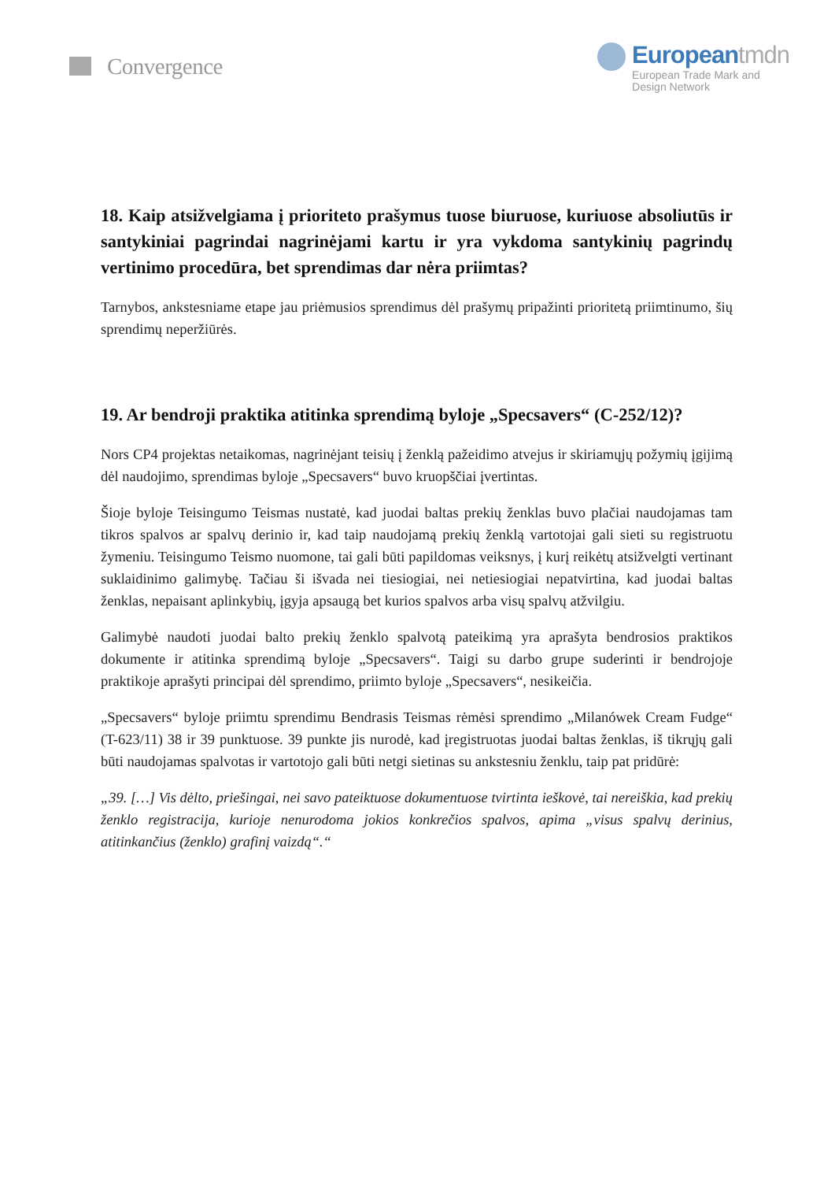Convergence
Europeantmdn
European Trade Mark and
Design Network
18. Kaip atsižvelgiama į prioriteto prašymus tuose biuruose, kuriuose absoliutūs ir santykiniai pagrindai nagrinėjami kartu ir yra vykdoma santykinių pagrindų vertinimo procedūra, bet sprendimas dar nėra priimtas?
Tarnybos, ankstesniame etape jau priėmusios sprendimus dėl prašymų pripažinti prioritetą priimtinumo, šių sprendimų neperžiūrės.
19. Ar bendroji praktika atitinka sprendimą byloje „Specsavers“ (C-252/12)?
Nors CP4 projektas netaikomas, nagrinėjant teisių į ženklą pažeidimo atvejus ir skiriamųjų požymių įgijimą dėl naudojimo, sprendimas byloje „Specsavers“ buvo kruopščiai įvertintas.
Šioje byloje Teisingumo Teismas nustatė, kad juodai baltas prekių ženklas buvo plačiai naudojamas tam tikros spalvos ar spalvų derinio ir, kad taip naudojamą prekių ženklą vartotojai gali sieti su registruotu žymeniu. Teisingumo Teismo nuomone, tai gali būti papildomas veiksnys, į kurį reikėtų atsižvelgti vertinant suklaidinimo galimybę. Tačiau ši išvada nei tiesiogiai, nei netiesiogiai nepatvirtina, kad juodai baltas ženklas, nepaisant aplinkybių, įgyja apsaugą bet kurios spalvos arba visų spalvų atžvilgiu.
Galimybė naudoti juodai balto prekių ženklo spalvotą pateikimą yra aprašyta bendrosios praktikos dokumente ir atitinka sprendimą byloje „Specsavers“. Taigi su darbo grupe suderinti ir bendrojoje praktikoje aprašyti principai dėl sprendimo, priimto byloje „Specsavers“, nesikeičia.
„Specsavers“ byloje priimtu sprendimu Bendrasis Teismas rėmėsi sprendimo „Milanówek Cream Fudge“ (T-623/11) 38 ir 39 punktuose. 39 punkte jis nurodė, kad įregistruotas juodai baltas ženklas, iš tikrųjų gali būti naudojamas spalvotas ir vartotojo gali būti netgi sietinas su ankstesniu ženklu, taip pat pridūrė:
„39. […] Vis dėlto, priešingai, nei savo pateiktuose dokumentuose tvirtinta ieškovė, tai nereiškia, kad prekių ženklo registracija, kurioje nenurodoma jokios konkrečios spalvos, apima „visus spalvų derinius, atitinkančius (ženklo) grafinį vaizdą“.“